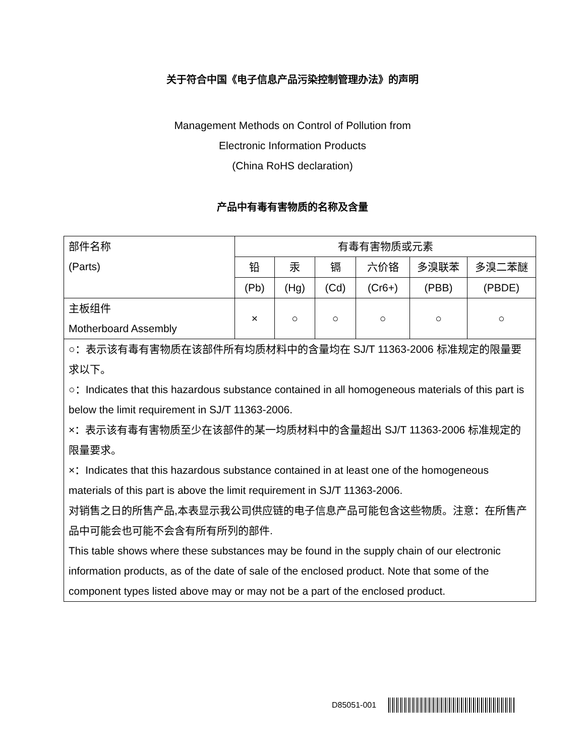关于符合中国《电子信息产品污染控制管理办法》的声明
Management Methods on Control of Pollution from
Electronic Information Products
(China RoHS declaration)
产品中有毒有害物质的名称及含量
| 部件名称 (Parts) | 有毒有害物质或元素 | | | | | |
| | 铅 | 汞 | 镉 | 六价铬 | 多溴联苯 | 多溴二苯醚 |
| | (Pb) | (Hg) | (Cd) | (Cr6+) | (PBB) | (PBDE) |
| 主板组件 Motherboard Assembly | × | ○ | ○ | ○ | ○ | ○ |
| ○：表示该有毒有害物质在该部件所有均质材料中的含量均在 SJ/T 11363-2006 标准规定的限量要求以下。 ○：Indicates that this hazardous substance contained in all homogeneous materials of this part is below the limit requirement in SJ/T 11363-2006. ×：表示该有毒有害物质至少在该部件的某一均质材料中的含量超出 SJ/T 11363-2006 标准规定的限量要求。 ×：Indicates that this hazardous substance contained in at least one of the homogeneous materials of this part is above the limit requirement in SJ/T 11363-2006. 对销售之日的所售产品,本表显示我公司供应链的电子信息产品可能包含这些物质。注意：在所售产品中可能会也可能不会含有所有所列的部件. This table shows where these substances may be found in the supply chain of our electronic information products, as of the date of sale of the enclosed product. Note that some of the component types listed above may or may not be a part of the enclosed product. | | | | | | |
D85051-001